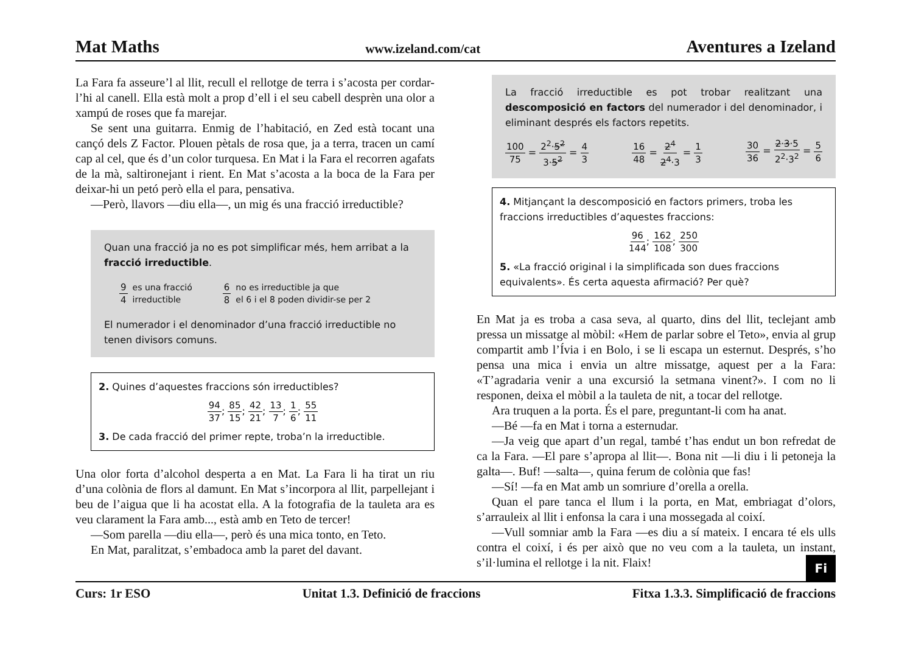Mat Maths www.izeland.com/cat Aventures a Izeland
La Fara fa asseure’l al llit, recull el rellotge de terra i s’acosta per cordar-l’hi al canell. Ella està molt a prop d’ell i el seu cabell desprèn una olor a xampú de roses que fa marejar.
Se sent una guitarra. Enmig de l’habitació, en Zed està tocant una cançó dels Z Factor. Plouen pètals de rosa que, ja a terra, tracen un camí cap al cel, que és d’un color turquesa. En Mat i la Fara el recorren agafats de la mà, saltironejant i rient. En Mat s’acosta a la boca de la Fara per deixar-hi un petó però ella el para, pensativa.
—Però, llavors —diu ella—, un mig és una fracció irreductible?
Quan una fracció ja no es pot simplificar més, hem arribat a la fracció irreductible.
9 4 es una fracció
irreductible
6 8 no es irreductible ja que
el 6 i el 8 poden dividir-se per 2
El numerador i el denominador d’una fracció irreductible no tenen divisors comuns.
2. Quines d’aquestes fraccions són irreductibles?
94 37; 85 15; 42 21; 13 7; 1 6; 55 11
3. De cada fracció del primer repte, troba’n la irreductible.
Una olor forta d’alcohol desperta a en Mat. La Fara li ha tirat un riu d’una colònia de flors al damunt. En Mat s’incorpora al llit, parpellejant i beu de l’aigua que li ha acostat ella. A la fotografia de la tauleta ara es veu clarament la Fara amb..., està amb en Teto de tercer!
—Som parella —diu ella—, però és una mica tonto, en Teto.
En Mat, paralitzat, s’embadoca amb la paret del davant.
La fracció irreductible es pot trobar realitzant una descomposició en factors del numerador i del denominador, i eliminant després els factors repetits.
100 75 = 2<sup>2</sup>·5<sup>2</sup> 3·5<sup>2</sup> = 4 3 16 48 = 2<sup>4</sup> 2<sup>4</sup>·3 = 1 3 30 36 = 2·3·5 2<sup>2</sup>·3<sup>2</sup> = 5 6
4. Mitjançant la descomposició en factors primers, troba les fraccions irreductibles d’aquestes fraccions:
96 144; 162 108; 250 300
5. «La fracció original i la simplificada son dues fraccions equivalents». És certa aquesta afirmació? Per què?
En Mat ja es troba a casa seva, al quarto, dins del llit, teclejant amb pressa un missatge al mòbil: «Hem de parlar sobre el Teto», envia al grup compartit amb l’Ívia i en Bolo, i se li escapa un esternut. Després, s’ho pensa una mica i envia un altre missatge, aquest per a la Fara: «T’agradaria venir a una excursió la setmana vinent?». I com no li responen, deixa el mòbil a la tauleta de nit, a tocar del rellotge.
Ara truquen a la porta. És el pare, preguntant-li com ha anat.
—Bé —fa en Mat i torna a esternudar.
—Ja veig que apart d’un regal, també t’has endut un bon refredat de ca la Fara. —El pare s’apropa al llit—. Bona nit —li diu i li petoneja la galta—. Buf! —salta—, quina ferum de colònia que fas!
—Sí! —fa en Mat amb un somriure d’orella a orella.
Quan el pare tanca el llum i la porta, en Mat, embriagat d’olors, s’arrauleix al llit i enfonsa la cara i una mossegada al coixí.
—Vull somniar amb la Fara —es diu a sí mateix. I encara té els ulls contra el coixí, i és per això que no veu com a la tauleta, un instant, s’il·lumina el rellotge i la nit. Flaix! Fi
Curs: 1r ESO Unitat 1.3. Definició de fraccions Fitxa 1.3.3. Simplificació de fraccions